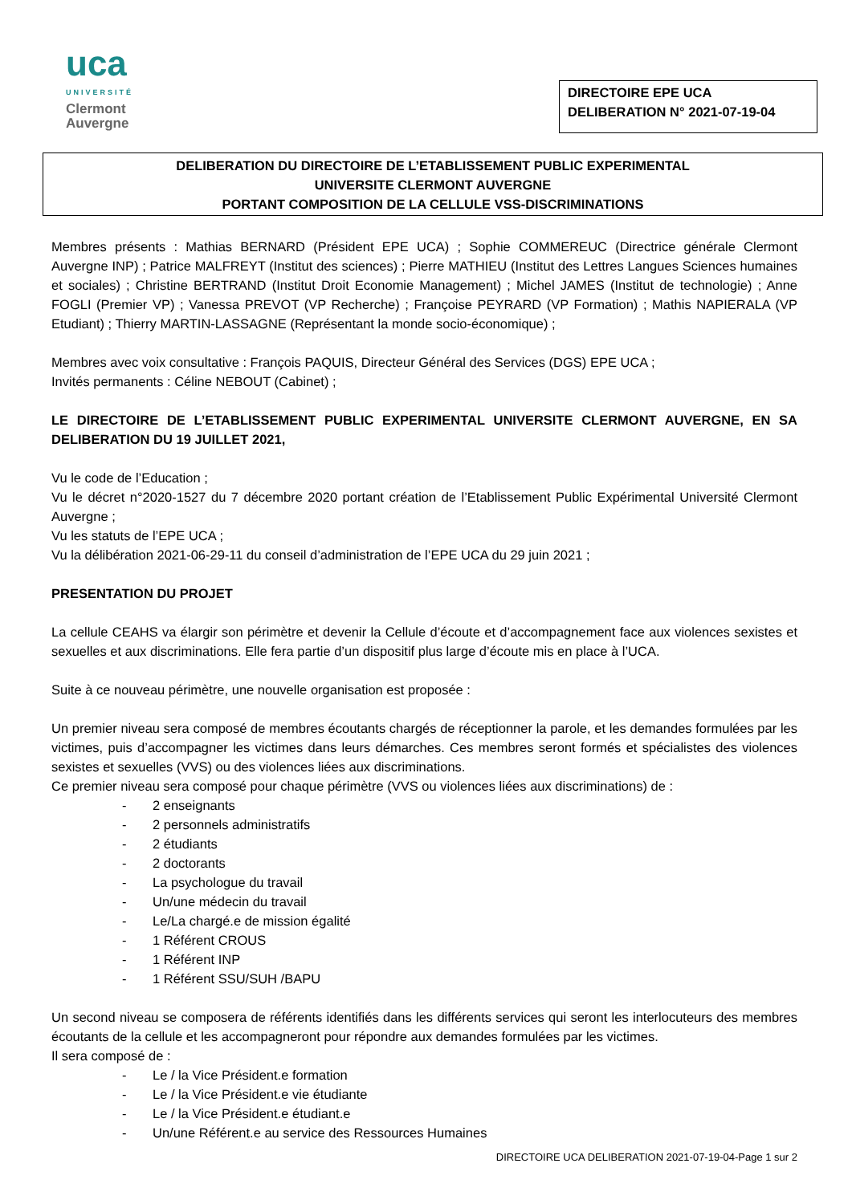uca
UNIVERSITÉ
Clermont
Auvergne
DIRECTOIRE EPE UCA
DELIBERATION N° 2021-07-19-04
DELIBERATION DU DIRECTOIRE DE L’ETABLISSEMENT PUBLIC EXPERIMENTAL
UNIVERSITE CLERMONT AUVERGNE
PORTANT COMPOSITION DE LA CELLULE VSS-DISCRIMINATIONS
Membres présents : Mathias BERNARD (Président EPE UCA) ; Sophie COMMEREUC (Directrice générale Clermont Auvergne INP) ; Patrice MALFREYT (Institut des sciences) ; Pierre MATHIEU (Institut des Lettres Langues Sciences humaines et sociales) ; Christine BERTRAND (Institut Droit Economie Management) ; Michel JAMES (Institut de technologie) ; Anne FOGLI (Premier VP) ; Vanessa PREVOT (VP Recherche) ; Françoise PEYRARD (VP Formation) ; Mathis NAPIERALA (VP Etudiant) ; Thierry MARTIN-LASSAGNE (Représentant la monde socio-économique) ;
Membres avec voix consultative : François PAQUIS, Directeur Général des Services (DGS) EPE UCA ;
Invités permanents : Céline NEBOUT (Cabinet) ;
LE DIRECTOIRE DE L’ETABLISSEMENT PUBLIC EXPERIMENTAL UNIVERSITE CLERMONT AUVERGNE, EN SA DELIBERATION DU 19 JUILLET 2021,
Vu le code de l’Education ;
Vu le décret n°2020-1527 du 7 décembre 2020 portant création de l’Etablissement Public Expérimental Université Clermont Auvergne ;
Vu les statuts de l’EPE UCA ;
Vu la délibération 2021-06-29-11 du conseil d’administration de l’EPE UCA du 29 juin 2021 ;
PRESENTATION DU PROJET
La cellule CEAHS va élargir son périmètre et devenir la Cellule d’écoute et d’accompagnement face aux violences sexistes et sexuelles et aux discriminations. Elle fera partie d’un dispositif plus large d’écoute mis en place à l’UCA.
Suite à ce nouveau périmètre, une nouvelle organisation est proposée :
Un premier niveau sera composé de membres écoutants chargés de réceptionner la parole, et les demandes formulées par les victimes, puis d’accompagner les victimes dans leurs démarches. Ces membres seront formés et spécialistes des violences sexistes et sexuelles (VVS) ou des violences liées aux discriminations.
Ce premier niveau sera composé pour chaque périmètre (VVS ou violences liées aux discriminations) de :
- 2 enseignants
- 2 personnels administratifs
- 2 étudiants
- 2 doctorants
- La psychologue du travail
- Un/une médecin du travail
- Le/La chargé.e de mission égalité
- 1 Référent CROUS
- 1 Référent INP
- 1 Référent SSU/SUH /BAPU
Un second niveau se composera de référents identifiés dans les différents services qui seront les interlocuteurs des membres écoutants de la cellule et les accompagneront pour répondre aux demandes formulées par les victimes.
Il sera composé de :
- Le / la Vice Président.e formation
- Le / la Vice Président.e vie étudiante
- Le / la Vice Président.e étudiant.e
- Un/une Référent.e au service des Ressources Humaines
DIRECTOIRE UCA DELIBERATION 2021-07-19-04-Page 1 sur 2